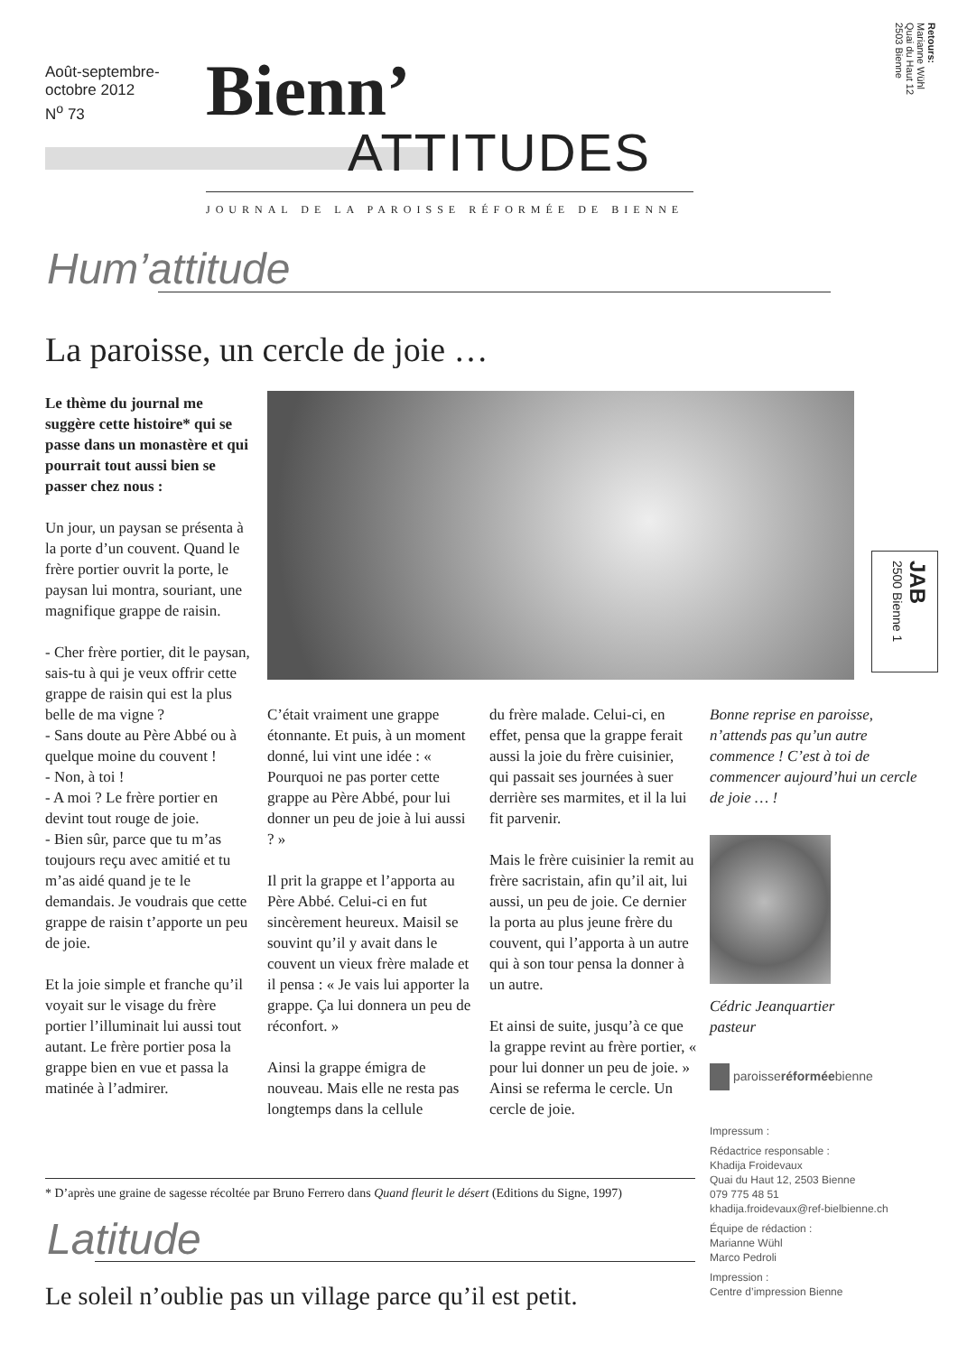Août-septembre-
octobre 2012
N<sup>o</sup> 73
Bienn’
ATTITUDES
JOURNAL DE LA PAROISSE RÉFORMÉE DE BIENNE
Retours:
Marianne Wühl
Quai du Haut 12
2503 Bienne
JAB
2500 Bienne 1
Hum’attitude
La paroisse, un cercle de joie …
Le thème du journal me suggère cette histoire* qui se passe dans un monastère et qui pourrait tout aussi bien se passer chez nous :
Un jour, un paysan se présenta à la porte d’un couvent. Quand le frère portier ouvrit la porte, le paysan lui montra, souriant, une magnifique grappe de raisin.
- Cher frère portier, dit le paysan, sais-tu à qui je veux offrir cette grappe de raisin qui est la plus belle de ma vigne ?
- Sans doute au Père Abbé ou à quelque moine du couvent !
- Non, à toi !
- A moi ? Le frère portier en devint tout rouge de joie.
- Bien sûr, parce que tu m’as toujours reçu avec amitié et tu m’as aidé quand je te le demandais. Je voudrais que cette grappe de raisin t’apporte un peu de joie.
Et la joie simple et franche qu’il voyait sur le visage du frère portier l’illuminait lui aussi tout autant. Le frère portier posa la grappe bien en vue et passa la matinée à l’admirer.
C’était vraiment une grappe étonnante. Et puis, à un moment donné, lui vint une idée : « Pourquoi ne pas porter cette grappe au Père Abbé, pour lui donner un peu de joie à lui aussi ? »
Il prit la grappe et l’apporta au Père Abbé. Celui-ci en fut sincèrement heureux. Maisil se souvint qu’il y avait dans le couvent un vieux frère malade et il pensa : « Je vais lui apporter la grappe. Ça lui donnera un peu de réconfort. »
Ainsi la grappe émigra de nouveau. Mais elle ne resta pas longtemps dans la cellule
du frère malade. Celui-ci, en effet, pensa que la grappe ferait aussi la joie du frère cuisinier, qui passait ses journées à suer derrière ses marmites, et il la lui fit parvenir.
Mais le frère cuisinier la remit au frère sacristain, afin qu’il ait, lui aussi, un peu de joie. Ce dernier la porta au plus jeune frère du couvent, qui l’apporta à un autre qui à son tour pensa la donner à un autre.
Et ainsi de suite, jusqu’à ce que la grappe revint au frère portier, « pour lui donner un peu de joie. »
Ainsi se referma le cercle. Un cercle de joie.
Bonne reprise en paroisse, n’attends pas qu’un autre commence ! C’est à toi de commencer aujourd’hui un cercle de joie … !
Cédric Jeanquartier
pasteur
paroisseréforméebienne
Impressum :
Rédactrice responsable :
Khadija Froidevaux
Quai du Haut 12, 2503 Bienne
079 775 48 51
khadija.froidevaux@ref-bielbienne.ch
Équipe de rédaction :
Marianne Wühl
Marco Pedroli
Impression :
Centre d’impression Bienne
* D’après une graine de sagesse récoltée par Bruno Ferrero dans Quand fleurit le désert (Editions du Signe, 1997)
Latitude
Le soleil n’oublie pas un village parce qu’il est petit.